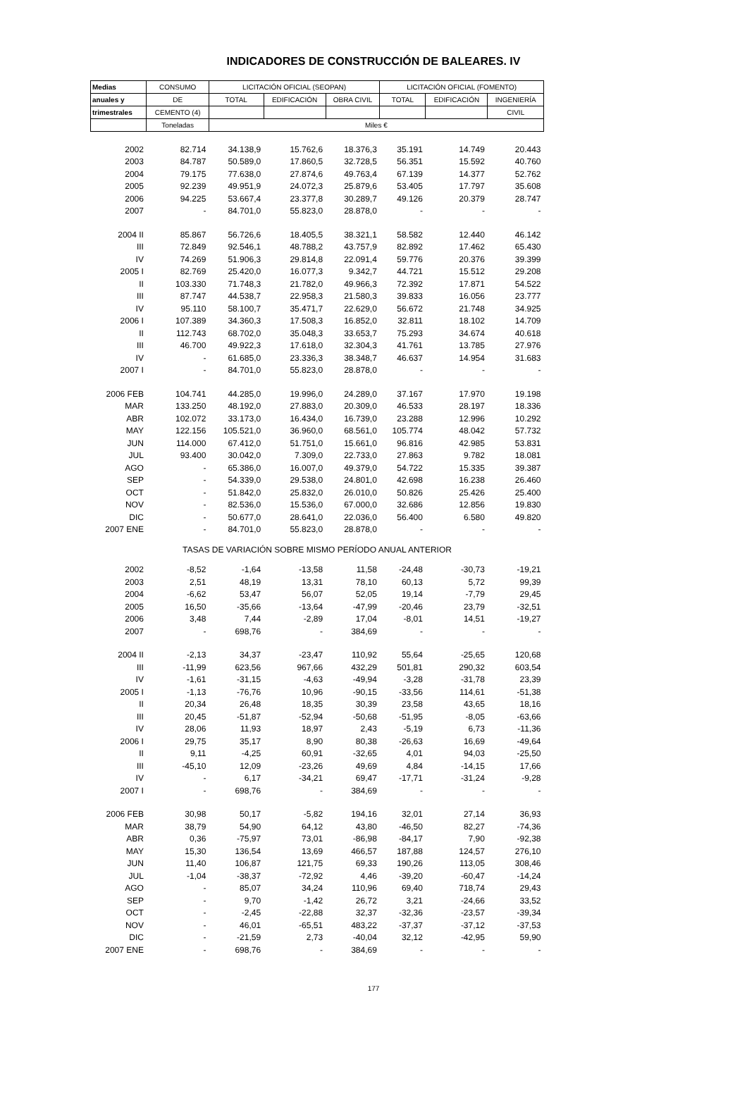INDICADORES DE CONSTRUCCIÓN DE BALEARES. IV
| Medias | CONSUMO | LICITACIÓN OFICIAL (SEOPAN) | | | LICITACIÓN OFICIAL (FOMENTO) | | |
| --- | --- | --- | --- | --- | --- | --- | --- |
| anuales y | DE | TOTAL | EDIFICACIÓN | OBRA CIVIL | TOTAL | EDIFICACIÓN | INGENIERÍA |
| trimestrales | CEMENTO (4) | | | | | | CIVIL |
| | Toneladas | Miles € | | | | | |
| 2002 | 82.714 | 34.138,9 | 15.762,6 | 18.376,3 | 35.191 | 14.749 | 20.443 |
| 2003 | 84.787 | 50.589,0 | 17.860,5 | 32.728,5 | 56.351 | 15.592 | 40.760 |
| 2004 | 79.175 | 77.638,0 | 27.874,6 | 49.763,4 | 67.139 | 14.377 | 52.762 |
| 2005 | 92.239 | 49.951,9 | 24.072,3 | 25.879,6 | 53.405 | 17.797 | 35.608 |
| 2006 | 94.225 | 53.667,4 | 23.377,8 | 30.289,7 | 49.126 | 20.379 | 28.747 |
| 2007 | - | 84.701,0 | 55.823,0 | 28.878,0 | - | - | - |
| 2004 II | 85.867 | 56.726,6 | 18.405,5 | 38.321,1 | 58.582 | 12.440 | 46.142 |
| III | 72.849 | 92.546,1 | 48.788,2 | 43.757,9 | 82.892 | 17.462 | 65.430 |
| IV | 74.269 | 51.906,3 | 29.814,8 | 22.091,4 | 59.776 | 20.376 | 39.399 |
| 2005 I | 82.769 | 25.420,0 | 16.077,3 | 9.342,7 | 44.721 | 15.512 | 29.208 |
| II | 103.330 | 71.748,3 | 21.782,0 | 49.966,3 | 72.392 | 17.871 | 54.522 |
| III | 87.747 | 44.538,7 | 22.958,3 | 21.580,3 | 39.833 | 16.056 | 23.777 |
| IV | 95.110 | 58.100,7 | 35.471,7 | 22.629,0 | 56.672 | 21.748 | 34.925 |
| 2006 I | 107.389 | 34.360,3 | 17.508,3 | 16.852,0 | 32.811 | 18.102 | 14.709 |
| II | 112.743 | 68.702,0 | 35.048,3 | 33.653,7 | 75.293 | 34.674 | 40.618 |
| III | 46.700 | 49.922,3 | 17.618,0 | 32.304,3 | 41.761 | 13.785 | 27.976 |
| IV | - | 61.685,0 | 23.336,3 | 38.348,7 | 46.637 | 14.954 | 31.683 |
| 2007 I | - | 84.701,0 | 55.823,0 | 28.878,0 | - | - | - |
| 2006 FEB | 104.741 | 44.285,0 | 19.996,0 | 24.289,0 | 37.167 | 17.970 | 19.198 |
| MAR | 133.250 | 48.192,0 | 27.883,0 | 20.309,0 | 46.533 | 28.197 | 18.336 |
| ABR | 102.072 | 33.173,0 | 16.434,0 | 16.739,0 | 23.288 | 12.996 | 10.292 |
| MAY | 122.156 | 105.521,0 | 36.960,0 | 68.561,0 | 105.774 | 48.042 | 57.732 |
| JUN | 114.000 | 67.412,0 | 51.751,0 | 15.661,0 | 96.816 | 42.985 | 53.831 |
| JUL | 93.400 | 30.042,0 | 7.309,0 | 22.733,0 | 27.863 | 9.782 | 18.081 |
| AGO | - | 65.386,0 | 16.007,0 | 49.379,0 | 54.722 | 15.335 | 39.387 |
| SEP | - | 54.339,0 | 29.538,0 | 24.801,0 | 42.698 | 16.238 | 26.460 |
| OCT | - | 51.842,0 | 25.832,0 | 26.010,0 | 50.826 | 25.426 | 25.400 |
| NOV | - | 82.536,0 | 15.536,0 | 67.000,0 | 32.686 | 12.856 | 19.830 |
| DIC | - | 50.677,0 | 28.641,0 | 22.036,0 | 56.400 | 6.580 | 49.820 |
| 2007 ENE | - | 84.701,0 | 55.823,0 | 28.878,0 | - | - | - |
| TASAS DE VARIACIÓN SOBRE MISMO PERÍODO ANUAL ANTERIOR | | | | | | | |
| 2002 | -8,52 | -1,64 | -13,58 | 11,58 | -24,48 | -30,73 | -19,21 |
| 2003 | 2,51 | 48,19 | 13,31 | 78,10 | 60,13 | 5,72 | 99,39 |
| 2004 | -6,62 | 53,47 | 56,07 | 52,05 | 19,14 | -7,79 | 29,45 |
| 2005 | 16,50 | -35,66 | -13,64 | -47,99 | -20,46 | 23,79 | -32,51 |
| 2006 | 3,48 | 7,44 | -2,89 | 17,04 | -8,01 | 14,51 | -19,27 |
| 2007 | - | 698,76 | - | 384,69 | - | - | - |
| 2004 II | -2,13 | 34,37 | -23,47 | 110,92 | 55,64 | -25,65 | 120,68 |
| III | -11,99 | 623,56 | 967,66 | 432,29 | 501,81 | 290,32 | 603,54 |
| IV | -1,61 | -31,15 | -4,63 | -49,94 | -3,28 | -31,78 | 23,39 |
| 2005 I | -1,13 | -76,76 | 10,96 | -90,15 | -33,56 | 114,61 | -51,38 |
| II | 20,34 | 26,48 | 18,35 | 30,39 | 23,58 | 43,65 | 18,16 |
| III | 20,45 | -51,87 | -52,94 | -50,68 | -51,95 | -8,05 | -63,66 |
| IV | 28,06 | 11,93 | 18,97 | 2,43 | -5,19 | 6,73 | -11,36 |
| 2006 I | 29,75 | 35,17 | 8,90 | 80,38 | -26,63 | 16,69 | -49,64 |
| II | 9,11 | -4,25 | 60,91 | -32,65 | 4,01 | 94,03 | -25,50 |
| III | -45,10 | 12,09 | -23,26 | 49,69 | 4,84 | -14,15 | 17,66 |
| IV | - | 6,17 | -34,21 | 69,47 | -17,71 | -31,24 | -9,28 |
| 2007 I | - | 698,76 | - | 384,69 | - | - | - |
| 2006 FEB | 30,98 | 50,17 | -5,82 | 194,16 | 32,01 | 27,14 | 36,93 |
| MAR | 38,79 | 54,90 | 64,12 | 43,80 | -46,50 | 82,27 | -74,36 |
| ABR | 0,36 | -75,97 | 73,01 | -86,98 | -84,17 | 7,90 | -92,38 |
| MAY | 15,30 | 136,54 | 13,69 | 466,57 | 187,88 | 124,57 | 276,10 |
| JUN | 11,40 | 106,87 | 121,75 | 69,33 | 190,26 | 113,05 | 308,46 |
| JUL | -1,04 | -38,37 | -72,92 | 4,46 | -39,20 | -60,47 | -14,24 |
| AGO | - | 85,07 | 34,24 | 110,96 | 69,40 | 718,74 | 29,43 |
| SEP | - | 9,70 | -1,42 | 26,72 | 3,21 | -24,66 | 33,52 |
| OCT | - | -2,45 | -22,88 | 32,37 | -32,36 | -23,57 | -39,34 |
| NOV | - | 46,01 | -65,51 | 483,22 | -37,37 | -37,12 | -37,53 |
| DIC | - | -21,59 | 2,73 | -40,04 | 32,12 | -42,95 | 59,90 |
| 2007 ENE | - | 698,76 | - | 384,69 | - | - | - |
177